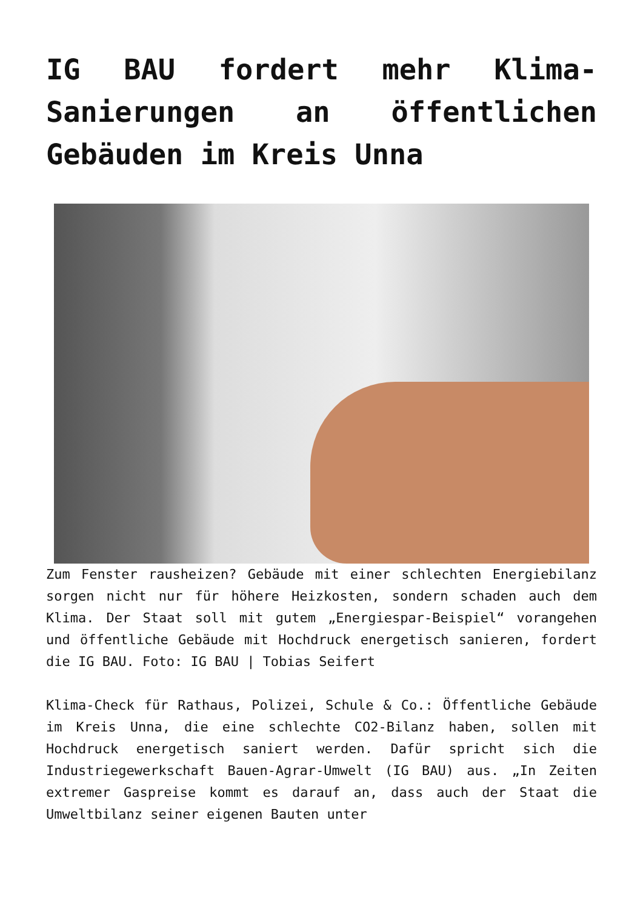IG BAU fordert mehr Klima-Sanierungen an öffentlichen Gebäuden im Kreis Unna
Zum Fenster rausheizen? Gebäude mit einer schlechten Energiebilanz sorgen nicht nur für höhere Heizkosten, sondern schaden auch dem Klima. Der Staat soll mit gutem „Energiespar-Beispiel“ vorangehen und öffentliche Gebäude mit Hochdruck energetisch sanieren, fordert die IG BAU. Foto: IG BAU | Tobias Seifert
Klima-Check für Rathaus, Polizei, Schule & Co.: Öffentliche Gebäude im Kreis Unna, die eine schlechte CO2-Bilanz haben, sollen mit Hochdruck energetisch saniert werden. Dafür spricht sich die Industriegewerkschaft Bauen-Agrar-Umwelt (IG BAU) aus. „In Zeiten extremer Gaspreise kommt es darauf an, dass auch der Staat die Umweltbilanz seiner eigenen Bauten unter